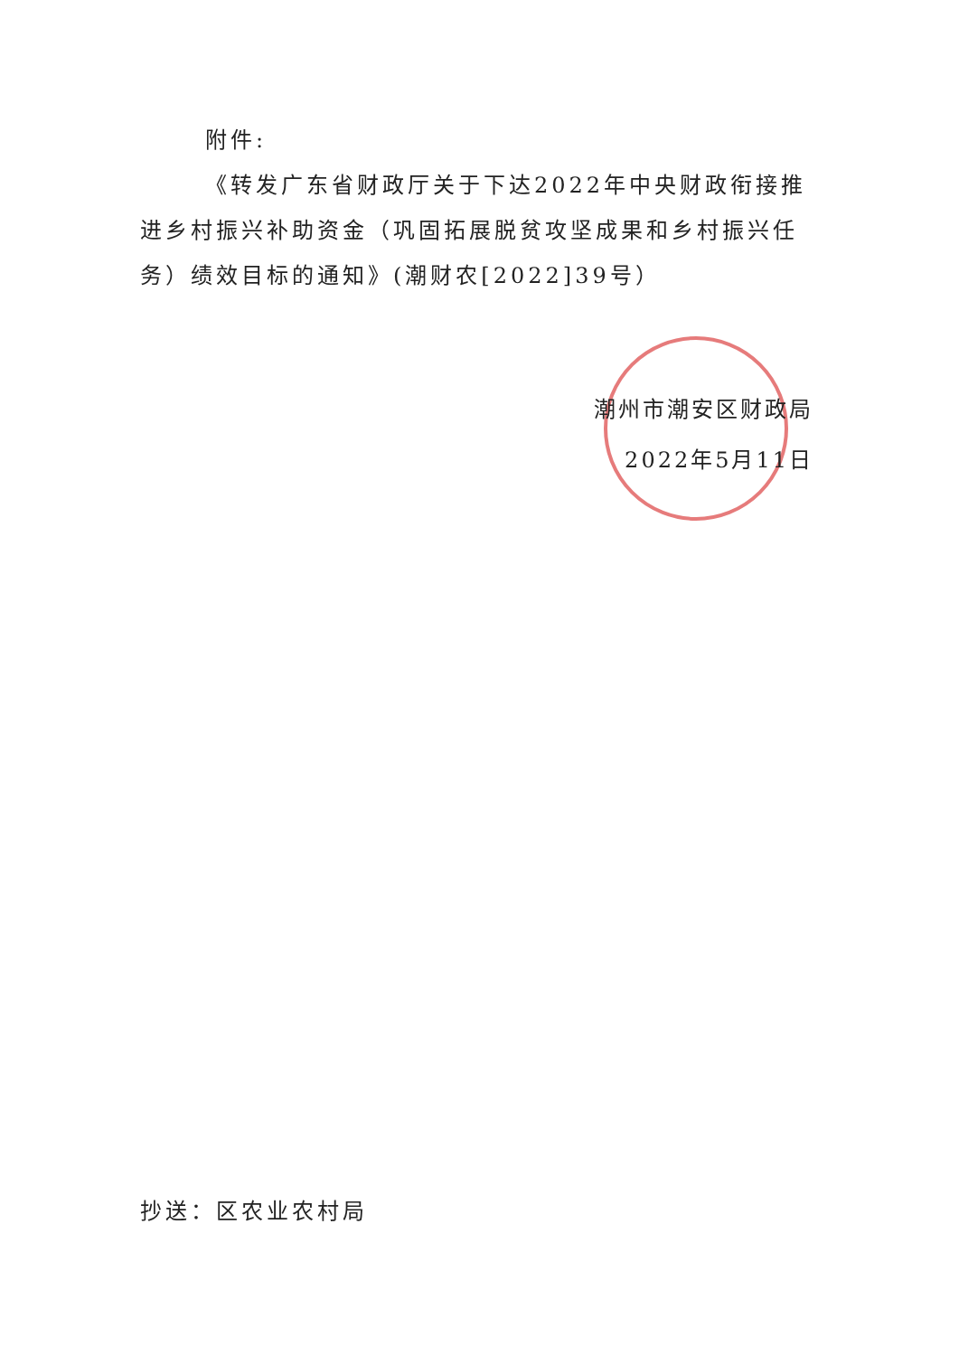附件:
《转发广东省财政厅关于下达2022年中央财政衔接推进乡村振兴补助资金（巩固拓展脱贫攻坚成果和乡村振兴任务）绩效目标的通知》(潮财农[2022]39号）
潮州市潮安区财政局
2022年5月11日
抄送：区农业农村局